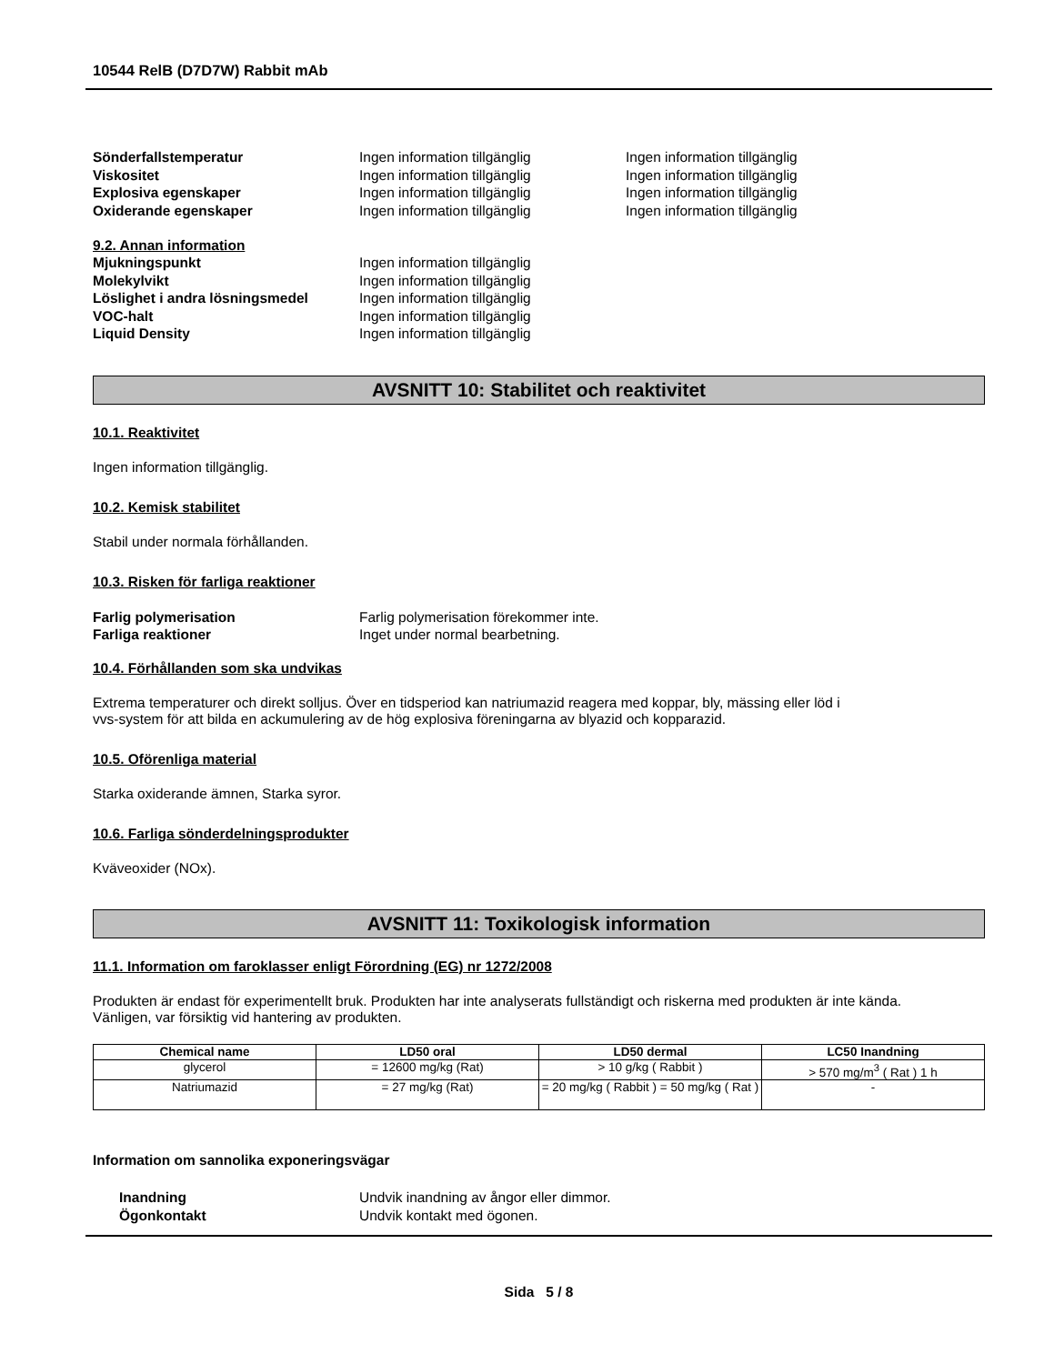10544 RelB (D7D7W) Rabbit mAb
Sönderfallstemperatur Ingen information tillgänglig Ingen information tillgänglig
Viskositet Ingen information tillgänglig Ingen information tillgänglig
Explosiva egenskaper Ingen information tillgänglig Ingen information tillgänglig
Oxiderande egenskaper Ingen information tillgänglig Ingen information tillgänglig
9.2. Annan information
Mjukningspunkt Ingen information tillgänglig
Molekylvikt Ingen information tillgänglig
Löslighet i andra lösningsmedel Ingen information tillgänglig
VOC-halt Ingen information tillgänglig
Liquid Density Ingen information tillgänglig
AVSNITT 10: Stabilitet och reaktivitet
10.1. Reaktivitet
Ingen information tillgänglig.
10.2. Kemisk stabilitet
Stabil under normala förhållanden.
10.3. Risken för farliga reaktioner
Farlig polymerisation Farlig polymerisation förekommer inte.
Farliga reaktioner Inget under normal bearbetning.
10.4. Förhållanden som ska undvikas
Extrema temperaturer och direkt solljus. Över en tidsperiod kan natriumazid reagera med koppar, bly, mässing eller löd i
vvs-system för att bilda en ackumulering av de hög explosiva föreningarna av blyazid och kopparazid.
10.5. Oförenliga material
Starka oxiderande ämnen, Starka syror.
10.6. Farliga sönderdelningsprodukter
Kväveoxider (NOx).
AVSNITT 11: Toxikologisk information
11.1. Information om faroklasser enligt Förordning (EG) nr 1272/2008
Produkten är endast för experimentellt bruk. Produkten har inte analyserats fullständigt och riskerna med produkten är inte kända.
Vänligen, var försiktig vid hantering av produkten.
| Chemical name | LD50 oral | LD50 dermal | LC50 Inandning |
| --- | --- | --- | --- |
| glycerol | = 12600 mg/kg (Rat) | > 10 g/kg ( Rabbit ) | > 570 mg/m<sup>3</sup> ( Rat ) 1 h |
| Natriumazid | = 27 mg/kg (Rat) | = 20 mg/kg ( Rabbit ) = 50 mg/kg ( Rat ) | - |
Information om sannolika exponeringsvägar
Inandning Undvik inandning av ångor eller dimmor.
Ögonkontakt Undvik kontakt med ögonen.
Sida 5 / 8